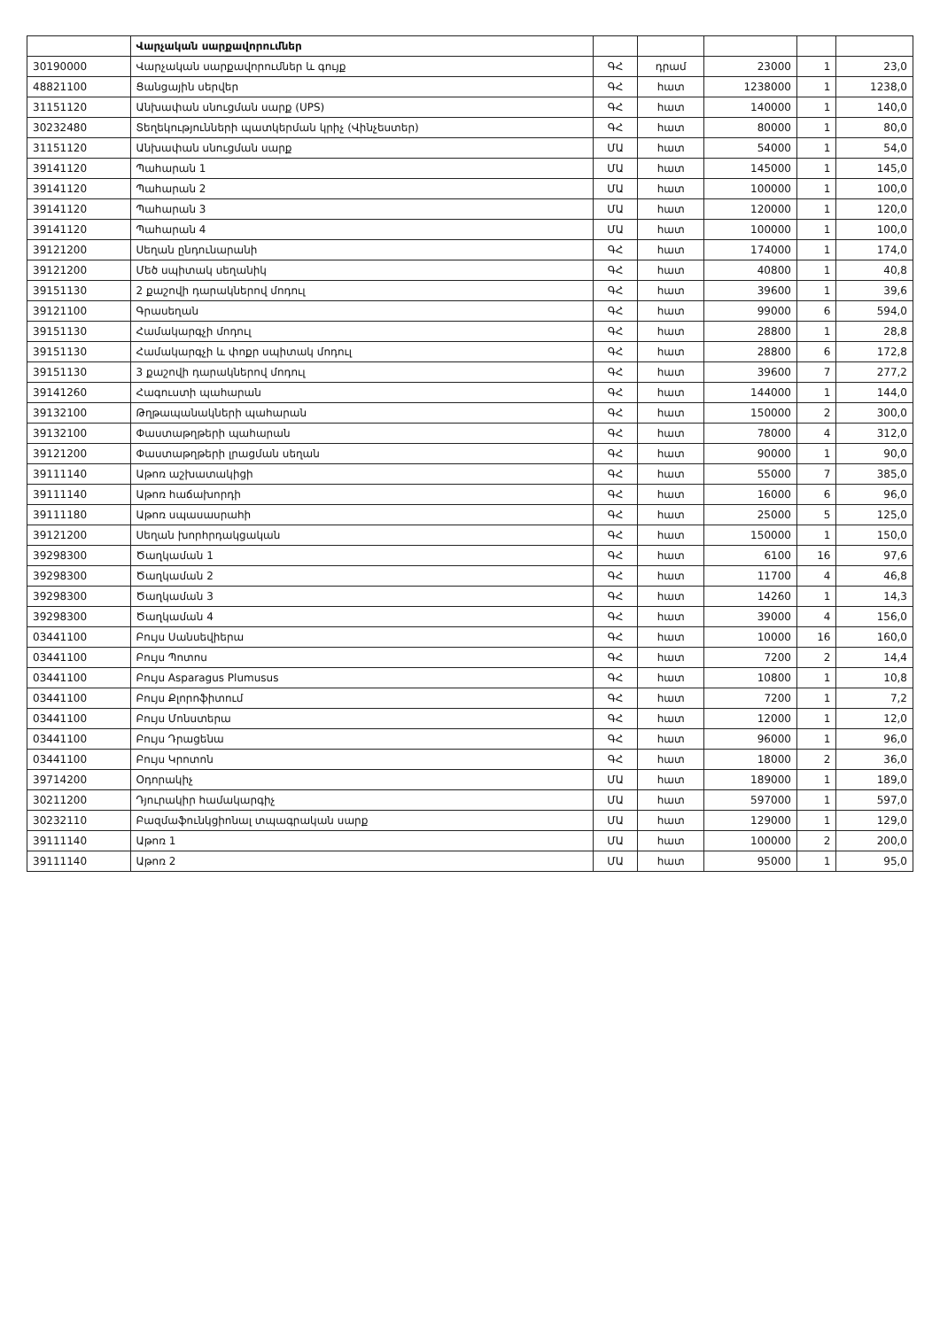| | Վարչական սարքավորումներ | | | | | |
| --- | --- | --- | --- | --- | --- | --- |
| 30190000 | Վարչական սարքավորումներ և գույք | ԳՀ | դրամ | 23000 | 1 | 23,0 |
| 48821100 | Ցանցային սերվեր | ԳՀ | հատ | 1238000 | 1 | 1238,0 |
| 31151120 | Անխափան սնուցման սարք (UPS) | ԳՀ | հատ | 140000 | 1 | 140,0 |
| 30232480 | Տեղեկությունների պատկերման կրիչ (Վինչեստեր) | ԳՀ | հատ | 80000 | 1 | 80,0 |
| 31151120 | Անխափան սնուցման սարք | ՄԱ | հատ | 54000 | 1 | 54,0 |
| 39141120 | Պահարան 1 | ՄԱ | հատ | 145000 | 1 | 145,0 |
| 39141120 | Պահարան 2 | ՄԱ | հատ | 100000 | 1 | 100,0 |
| 39141120 | Պահարան 3 | ՄԱ | հատ | 120000 | 1 | 120,0 |
| 39141120 | Պահարան 4 | ՄԱ | հատ | 100000 | 1 | 100,0 |
| 39121200 | Սեղան ընդունարանի | ԳՀ | հատ | 174000 | 1 | 174,0 |
| 39121200 | Մեծ սպիտակ սեղանիկ | ԳՀ | հատ | 40800 | 1 | 40,8 |
| 39151130 | 2 քաշովի դարակներով մոդուլ | ԳՀ | հատ | 39600 | 1 | 39,6 |
| 39121100 | Գրասեղան | ԳՀ | հատ | 99000 | 6 | 594,0 |
| 39151130 | Համակարգչի մոդուլ | ԳՀ | հատ | 28800 | 1 | 28,8 |
| 39151130 | Համակարգչի և փոքր սպիտակ մոդուլ | ԳՀ | հատ | 28800 | 6 | 172,8 |
| 39151130 | 3 քաշովի դարակներով մոդուլ | ԳՀ | հատ | 39600 | 7 | 277,2 |
| 39141260 | Հագուստի պահարան | ԳՀ | հատ | 144000 | 1 | 144,0 |
| 39132100 | Թղթապանակների պահարան | ԳՀ | հատ | 150000 | 2 | 300,0 |
| 39132100 | Փաստաթղթերի պահարան | ԳՀ | հատ | 78000 | 4 | 312,0 |
| 39121200 | Փաստաթղթերի լրացման սեղան | ԳՀ | հատ | 90000 | 1 | 90,0 |
| 39111140 | Աթոռ աշխատակիցի | ԳՀ | հատ | 55000 | 7 | 385,0 |
| 39111140 | Աթոռ հաճախորդի | ԳՀ | հատ | 16000 | 6 | 96,0 |
| 39111180 | Աթոռ սպասասրահի | ԳՀ | հատ | 25000 | 5 | 125,0 |
| 39121200 | Սեղան խորհրդակցական | ԳՀ | հատ | 150000 | 1 | 150,0 |
| 39298300 | Ծաղկաման 1 | ԳՀ | հատ | 6100 | 16 | 97,6 |
| 39298300 | Ծաղկաման 2 | ԳՀ | հատ | 11700 | 4 | 46,8 |
| 39298300 | Ծաղկաման 3 | ԳՀ | հատ | 14260 | 1 | 14,3 |
| 39298300 | Ծաղկաման 4 | ԳՀ | հատ | 39000 | 4 | 156,0 |
| 03441100 | Բույս Սանսեվիերա | ԳՀ | հատ | 10000 | 16 | 160,0 |
| 03441100 | Բույս Պոտոս | ԳՀ | հատ | 7200 | 2 | 14,4 |
| 03441100 | Բույս Asparagus Plumusus | ԳՀ | հատ | 10800 | 1 | 10,8 |
| 03441100 | Բույս Քլորոֆիտում | ԳՀ | հատ | 7200 | 1 | 7,2 |
| 03441100 | Բույս Մոնստերա | ԳՀ | հատ | 12000 | 1 | 12,0 |
| 03441100 | Բույս Դրացենա | ԳՀ | հատ | 96000 | 1 | 96,0 |
| 03441100 | Բույս Կրոտոն | ԳՀ | հատ | 18000 | 2 | 36,0 |
| 39714200 | Օդորակիչ | ՄԱ | հատ | 189000 | 1 | 189,0 |
| 30211200 | Դյուրակիր համակարգիչ | ՄԱ | հատ | 597000 | 1 | 597,0 |
| 30232110 | Բազմաֆունկցիոնալ տպագրական սարք | ՄԱ | հատ | 129000 | 1 | 129,0 |
| 39111140 | Աթոռ 1 | ՄԱ | հատ | 100000 | 2 | 200,0 |
| 39111140 | Աթոռ 2 | ՄԱ | հատ | 95000 | 1 | 95,0 |